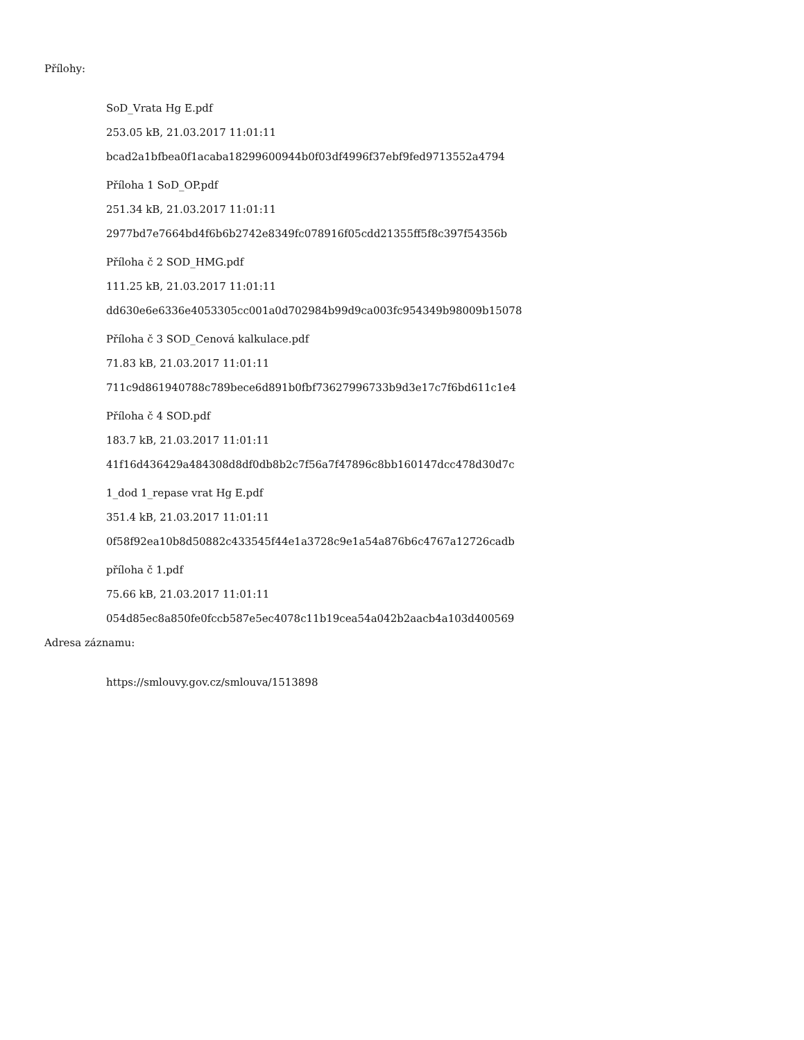Přílohy:
SoD_Vrata Hg E.pdf
253.05 kB, 21.03.2017 11:01:11
bcad2a1bfbea0f1acaba18299600944b0f03df4996f37ebf9fed9713552a4794
Příloha 1 SoD_OP.pdf
251.34 kB, 21.03.2017 11:01:11
2977bd7e7664bd4f6b6b2742e8349fc078916f05cdd21355ff5f8c397f54356b
Příloha č 2 SOD_HMG.pdf
111.25 kB, 21.03.2017 11:01:11
dd630e6e6336e4053305cc001a0d702984b99d9ca003fc954349b98009b15078
Příloha č 3 SOD_Cenová kalkulace.pdf
71.83 kB, 21.03.2017 11:01:11
711c9d861940788c789bece6d891b0fbf73627996733b9d3e17c7f6bd611c1e4
Příloha č 4 SOD.pdf
183.7 kB, 21.03.2017 11:01:11
41f16d436429a484308d8df0db8b2c7f56a7f47896c8bb160147dcc478d30d7c
1_dod 1_repase vrat Hg E.pdf
351.4 kB, 21.03.2017 11:01:11
0f58f92ea10b8d50882c433545f44e1a3728c9e1a54a876b6c4767a12726cadb
příloha č 1.pdf
75.66 kB, 21.03.2017 11:01:11
054d85ec8a850fe0fccb587e5ec4078c11b19cea54a042b2aacb4a103d400569
Adresa záznamu:
https://smlouvy.gov.cz/smlouva/1513898